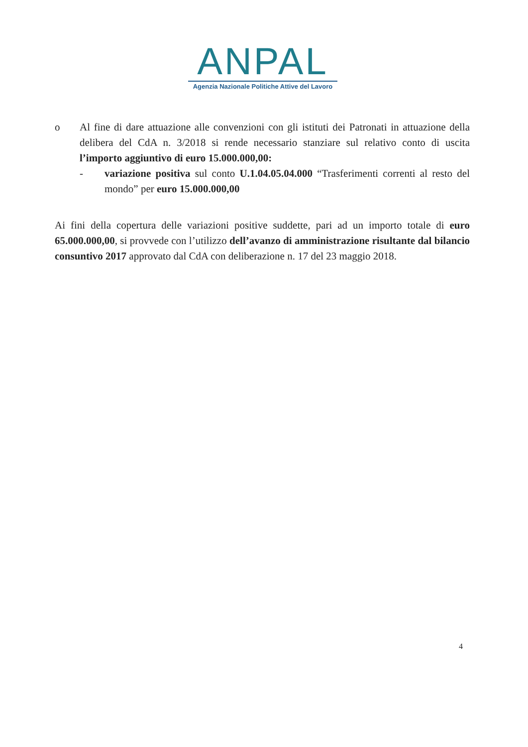ANPAL
Agenzia Nazionale Politiche Attive del Lavoro
o Al fine di dare attuazione alle convenzioni con gli istituti dei Patronati in attuazione della delibera del CdA n. 3/2018 si rende necessario stanziare sul relativo conto di uscita l’importo aggiuntivo di euro 15.000.000,00:
- variazione positiva sul conto U.1.04.05.04.000 “Trasferimenti correnti al resto del mondo” per euro 15.000.000,00
Ai fini della copertura delle variazioni positive suddette, pari ad un importo totale di euro 65.000.000,00, si provvede con l’utilizzo dell’avanzo di amministrazione risultante dal bilancio consuntivo 2017 approvato dal CdA con deliberazione n. 17 del 23 maggio 2018.
4